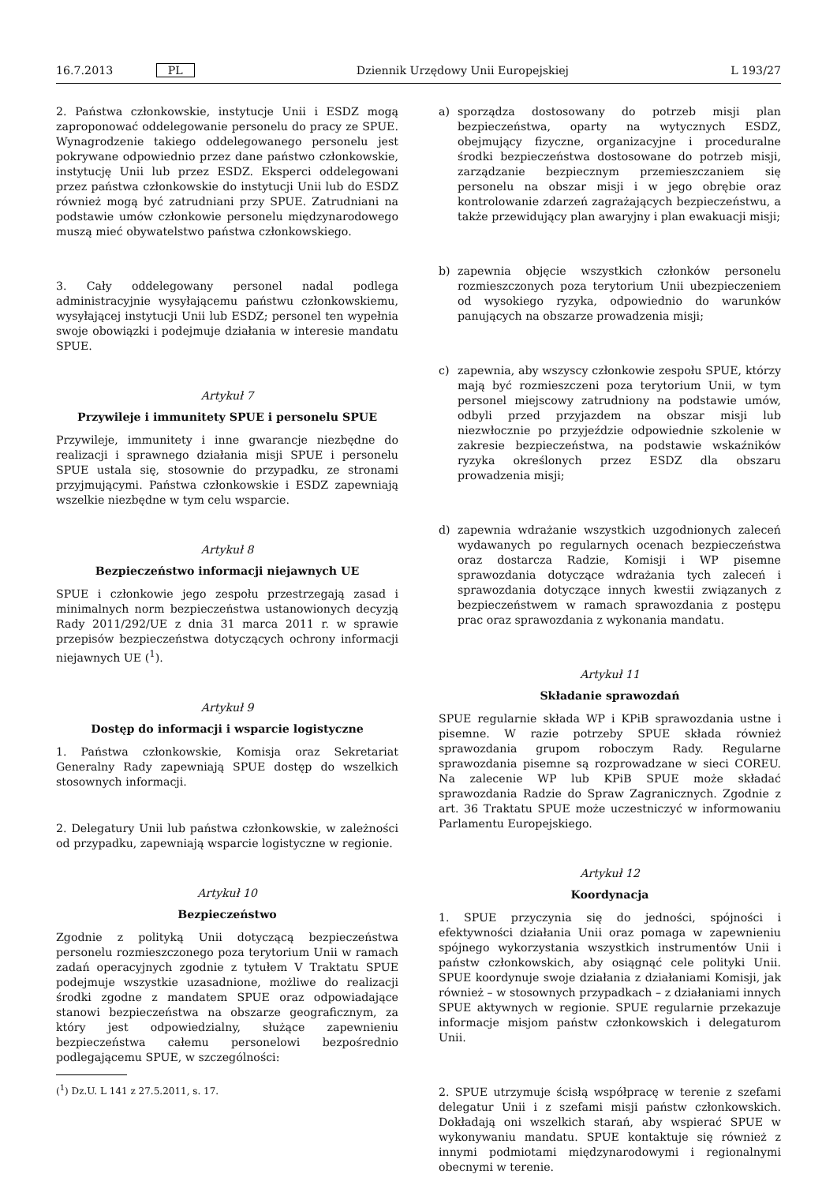16.7.2013 PL Dziennik Urzędowy Unii Europejskiej L 193/27
2. Państwa członkowskie, instytucje Unii i ESDZ mogą zaproponować oddelegowanie personelu do pracy ze SPUE. Wynagrodzenie takiego oddelegowanego personelu jest pokrywane odpowiednio przez dane państwo członkowskie, instytucję Unii lub przez ESDZ. Eksperci oddelegowani przez państwa członkowskie do instytucji Unii lub do ESDZ również mogą być zatrudniani przy SPUE. Zatrudniani na podstawie umów członkowie personelu międzynarodowego muszą mieć obywatelstwo państwa członkowskiego.
3. Cały oddelegowany personel nadal podlega administracyjnie wysyłającemu państwu członkowskiemu, wysyłającej instytucji Unii lub ESDZ; personel ten wypełnia swoje obowiązki i podejmuje działania w interesie mandatu SPUE.
Artykuł 7
Przywileje i immunitety SPUE i personelu SPUE
Przywileje, immunitety i inne gwarancje niezbędne do realizacji i sprawnego działania misji SPUE i personelu SPUE ustala się, stosownie do przypadku, ze stronami przyjmującymi. Państwa członkowskie i ESDZ zapewniają wszelkie niezbędne w tym celu wsparcie.
Artykuł 8
Bezpieczeństwo informacji niejawnych UE
SPUE i członkowie jego zespołu przestrzegają zasad i minimalnych norm bezpieczeństwa ustanowionych decyzją Rady 2011/292/UE z dnia 31 marca 2011 r. w sprawie przepisów bezpieczeństwa dotyczących ochrony informacji niejawnych UE (<sup>1</sup>).
Artykuł 9
Dostęp do informacji i wsparcie logistyczne
1. Państwa członkowskie, Komisja oraz Sekretariat Generalny Rady zapewniają SPUE dostęp do wszelkich stosownych informacji.
2. Delegatury Unii lub państwa członkowskie, w zależności od przypadku, zapewniają wsparcie logistyczne w regionie.
Artykuł 10
Bezpieczeństwo
Zgodnie z polityką Unii dotyczącą bezpieczeństwa personelu rozmieszczonego poza terytorium Unii w ramach zadań operacyjnych zgodnie z tytułem V Traktatu SPUE podejmuje wszystkie uzasadnione, możliwe do realizacji środki zgodne z mandatem SPUE oraz odpowiadające stanowi bezpieczeństwa na obszarze geograficznym, za który jest odpowiedzialny, służące zapewnieniu bezpieczeństwa całemu personelowi bezpośrednio podlegającemu SPUE, w szczególności:
(<sup>1</sup>) Dz.U. L 141 z 27.5.2011, s. 17.
a) sporządza dostosowany do potrzeb misji plan bezpieczeństwa, oparty na wytycznych ESDZ, obejmujący fizyczne, organizacyjne i proceduralne środki bezpieczeństwa dostosowane do potrzeb misji, zarządzanie bezpiecznym przemieszczaniem się personelu na obszar misji i w jego obrębie oraz kontrolowanie zdarzeń zagrażających bezpieczeństwu, a także przewidujący plan awaryjny i plan ewakuacji misji;
b) zapewnia objęcie wszystkich członków personelu rozmieszczonych poza terytorium Unii ubezpieczeniem od wysokiego ryzyka, odpowiednio do warunków panujących na obszarze prowadzenia misji;
c) zapewnia, aby wszyscy członkowie zespołu SPUE, którzy mają być rozmieszczeni poza terytorium Unii, w tym personel miejscowy zatrudniony na podstawie umów, odbyli przed przyjazdem na obszar misji lub niezwłocznie po przyjeździe odpowiednie szkolenie w zakresie bezpieczeństwa, na podstawie wskaźników ryzyka określonych przez ESDZ dla obszaru prowadzenia misji;
d) zapewnia wdrażanie wszystkich uzgodnionych zaleceń wydawanych po regularnych ocenach bezpieczeństwa oraz dostarcza Radzie, Komisji i WP pisemne sprawozdania dotyczące wdrażania tych zaleceń i sprawozdania dotyczące innych kwestii związanych z bezpieczeństwem w ramach sprawozdania z postępu prac oraz sprawozdania z wykonania mandatu.
Artykuł 11
Składanie sprawozdań
SPUE regularnie składa WP i KPiB sprawozdania ustne i pisemne. W razie potrzeby SPUE składa również sprawozdania grupom roboczym Rady. Regularne sprawozdania pisemne są rozprowadzane w sieci COREU. Na zalecenie WP lub KPiB SPUE może składać sprawozdania Radzie do Spraw Zagranicznych. Zgodnie z art. 36 Traktatu SPUE może uczestniczyć w informowaniu Parlamentu Europejskiego.
Artykuł 12
Koordynacja
1. SPUE przyczynia się do jedności, spójności i efektywności działania Unii oraz pomaga w zapewnieniu spójnego wykorzystania wszystkich instrumentów Unii i państw członkowskich, aby osiągnąć cele polityki Unii. SPUE koordynuje swoje działania z działaniami Komisji, jak również – w stosownych przypadkach – z działaniami innych SPUE aktywnych w regionie. SPUE regularnie przekazuje informacje misjom państw członkowskich i delegaturom Unii.
2. SPUE utrzymuje ścisłą współpracę w terenie z szefami delegatur Unii i z szefami misji państw członkowskich. Dokładają oni wszelkich starań, aby wspierać SPUE w wykonywaniu mandatu. SPUE kontaktuje się również z innymi podmiotami międzynarodowymi i regionalnymi obecnymi w terenie.